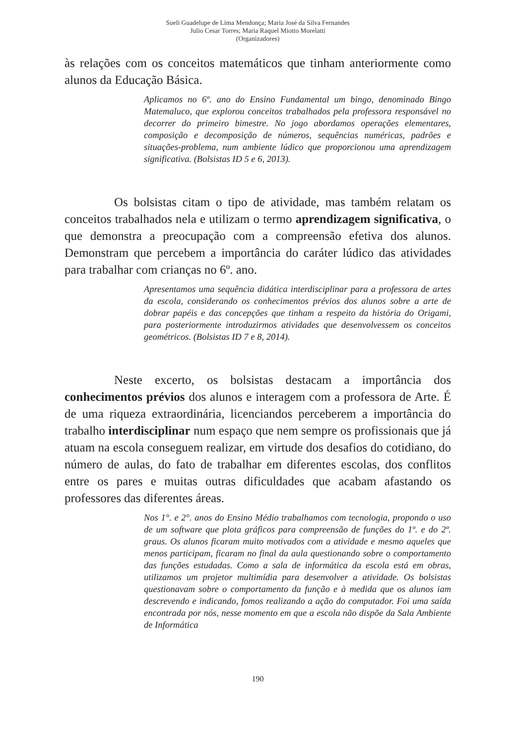Sueli Guadelupe de Lima Mendonça; Maria José da Silva Fernandes
Julio Cesar Torres; Maria Raquel Miotto Morelatti
(Organizadores)
às relações com os conceitos matemáticos que tinham anteriormente como alunos da Educação Básica.
Aplicamos no 6º. ano do Ensino Fundamental um bingo, denominado Bingo Matemaluco, que explorou conceitos trabalhados pela professora responsável no decorrer do primeiro bimestre. No jogo abordamos operações elementares, composição e decomposição de números, sequências numéricas, padrões e situações-problema, num ambiente lúdico que proporcionou uma aprendizagem significativa. (Bolsistas ID 5 e 6, 2013).
Os bolsistas citam o tipo de atividade, mas também relatam os conceitos trabalhados nela e utilizam o termo aprendizagem significativa, o que demonstra a preocupação com a compreensão efetiva dos alunos. Demonstram que percebem a importância do caráter lúdico das atividades para trabalhar com crianças no 6º. ano.
Apresentamos uma sequência didática interdisciplinar para a professora de artes da escola, considerando os conhecimentos prévios dos alunos sobre a arte de dobrar papéis e das concepções que tinham a respeito da história do Origami, para posteriormente introduzirmos atividades que desenvolvessem os conceitos geométricos. (Bolsistas ID 7 e 8, 2014).
Neste excerto, os bolsistas destacam a importância dos conhecimentos prévios dos alunos e interagem com a professora de Arte. É de uma riqueza extraordinária, licenciandos perceberem a importância do trabalho interdisciplinar num espaço que nem sempre os profissionais que já atuam na escola conseguem realizar, em virtude dos desafios do cotidiano, do número de aulas, do fato de trabalhar em diferentes escolas, dos conflitos entre os pares e muitas outras dificuldades que acabam afastando os professores das diferentes áreas.
Nos 1°. e 2°. anos do Ensino Médio trabalhamos com tecnologia, propondo o uso de um software que plota gráficos para compreensão de funções do 1º. e do 2º. graus. Os alunos ficaram muito motivados com a atividade e mesmo aqueles que menos participam, ficaram no final da aula questionando sobre o comportamento das funções estudadas. Como a sala de informática da escola está em obras, utilizamos um projetor multimídia para desenvolver a atividade. Os bolsistas questionavam sobre o comportamento da função e à medida que os alunos iam descrevendo e indicando, fomos realizando a ação do computador. Foi uma saída encontrada por nós, nesse momento em que a escola não dispõe da Sala Ambiente de Informática
190